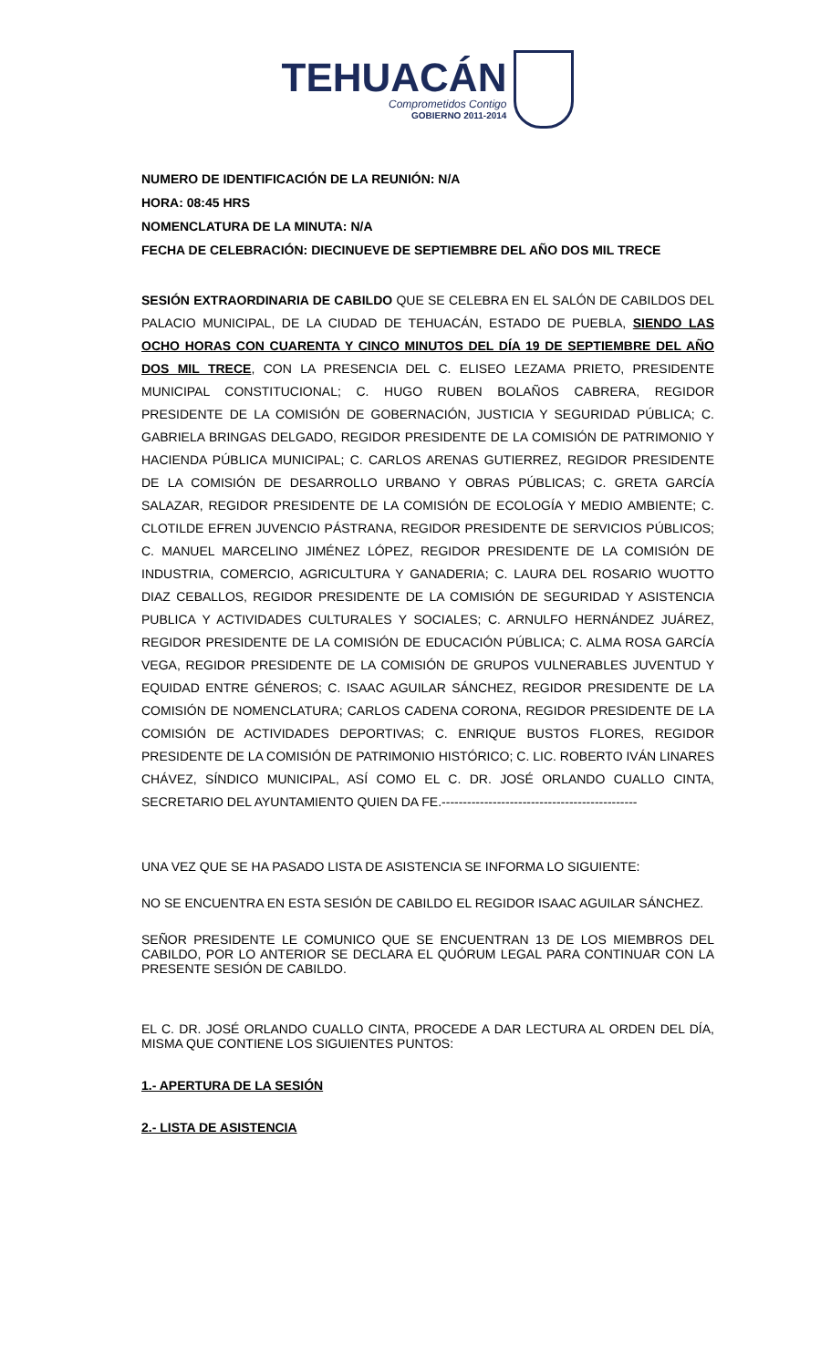TEHUACÁN
Comprometidos Contigo
GOBIERNO 2011-2014
NUMERO DE IDENTIFICACIÓN DE LA REUNIÓN: N/A
HORA: 08:45 HRS
NOMENCLATURA DE LA MINUTA: N/A
FECHA DE CELEBRACIÓN: DIECINUEVE DE SEPTIEMBRE DEL AÑO DOS MIL TRECE
SESIÓN EXTRAORDINARIA DE CABILDO QUE SE CELEBRA EN EL SALÓN DE CABILDOS DEL PALACIO MUNICIPAL, DE LA CIUDAD DE TEHUACÁN, ESTADO DE PUEBLA, SIENDO LAS OCHO HORAS CON CUARENTA Y CINCO MINUTOS DEL DÍA 19 DE SEPTIEMBRE DEL AÑO DOS MIL TRECE, CON LA PRESENCIA DEL C. ELISEO LEZAMA PRIETO, PRESIDENTE MUNICIPAL CONSTITUCIONAL; C. HUGO RUBEN BOLAÑOS CABRERA, REGIDOR PRESIDENTE DE LA COMISIÓN DE GOBERNACIÓN, JUSTICIA Y SEGURIDAD PÚBLICA; C. GABRIELA BRINGAS DELGADO, REGIDOR PRESIDENTE DE LA COMISIÓN DE PATRIMONIO Y HACIENDA PÚBLICA MUNICIPAL; C. CARLOS ARENAS GUTIERREZ, REGIDOR PRESIDENTE DE LA COMISIÓN DE DESARROLLO URBANO Y OBRAS PÚBLICAS; C. GRETA GARCÍA SALAZAR, REGIDOR PRESIDENTE DE LA COMISIÓN DE ECOLOGÍA Y MEDIO AMBIENTE; C. CLOTILDE EFREN JUVENCIO PÁSTRANA, REGIDOR PRESIDENTE DE SERVICIOS PÚBLICOS; C. MANUEL MARCELINO JIMÉNEZ LÓPEZ, REGIDOR PRESIDENTE DE LA COMISIÓN DE INDUSTRIA, COMERCIO, AGRICULTURA Y GANADERIA; C. LAURA DEL ROSARIO WUOTTO DIAZ CEBALLOS, REGIDOR PRESIDENTE DE LA COMISIÓN DE SEGURIDAD Y ASISTENCIA PUBLICA Y ACTIVIDADES CULTURALES Y SOCIALES; C. ARNULFO HERNÁNDEZ JUÁREZ, REGIDOR PRESIDENTE DE LA COMISIÓN DE EDUCACIÓN PÚBLICA; C. ALMA ROSA GARCÍA VEGA, REGIDOR PRESIDENTE DE LA COMISIÓN DE GRUPOS VULNERABLES JUVENTUD Y EQUIDAD ENTRE GÉNEROS; C. ISAAC AGUILAR SÁNCHEZ, REGIDOR PRESIDENTE DE LA COMISIÓN DE NOMENCLATURA; CARLOS CADENA CORONA, REGIDOR PRESIDENTE DE LA COMISIÓN DE ACTIVIDADES DEPORTIVAS; C. ENRIQUE BUSTOS FLORES, REGIDOR PRESIDENTE DE LA COMISIÓN DE PATRIMONIO HISTÓRICO; C. LIC. ROBERTO IVÁN LINARES CHÁVEZ, SÍNDICO MUNICIPAL, ASÍ COMO EL C. DR. JOSÉ ORLANDO CUALLO CINTA, SECRETARIO DEL AYUNTAMIENTO QUIEN DA FE.----------------------------------------------
UNA VEZ QUE SE HA PASADO LISTA DE ASISTENCIA SE INFORMA LO SIGUIENTE:
NO SE ENCUENTRA EN ESTA SESIÓN DE CABILDO EL REGIDOR ISAAC AGUILAR SÁNCHEZ.
SEÑOR PRESIDENTE LE COMUNICO QUE SE ENCUENTRAN 13 DE LOS MIEMBROS DEL CABILDO, POR LO ANTERIOR SE DECLARA EL QUÓRUM LEGAL PARA CONTINUAR CON LA PRESENTE SESIÓN DE CABILDO.
EL C. DR. JOSÉ ORLANDO CUALLO CINTA, PROCEDE A DAR LECTURA AL ORDEN DEL DÍA, MISMA QUE CONTIENE LOS SIGUIENTES PUNTOS:
1.- APERTURA DE LA SESIÓN
2.- LISTA DE ASISTENCIA